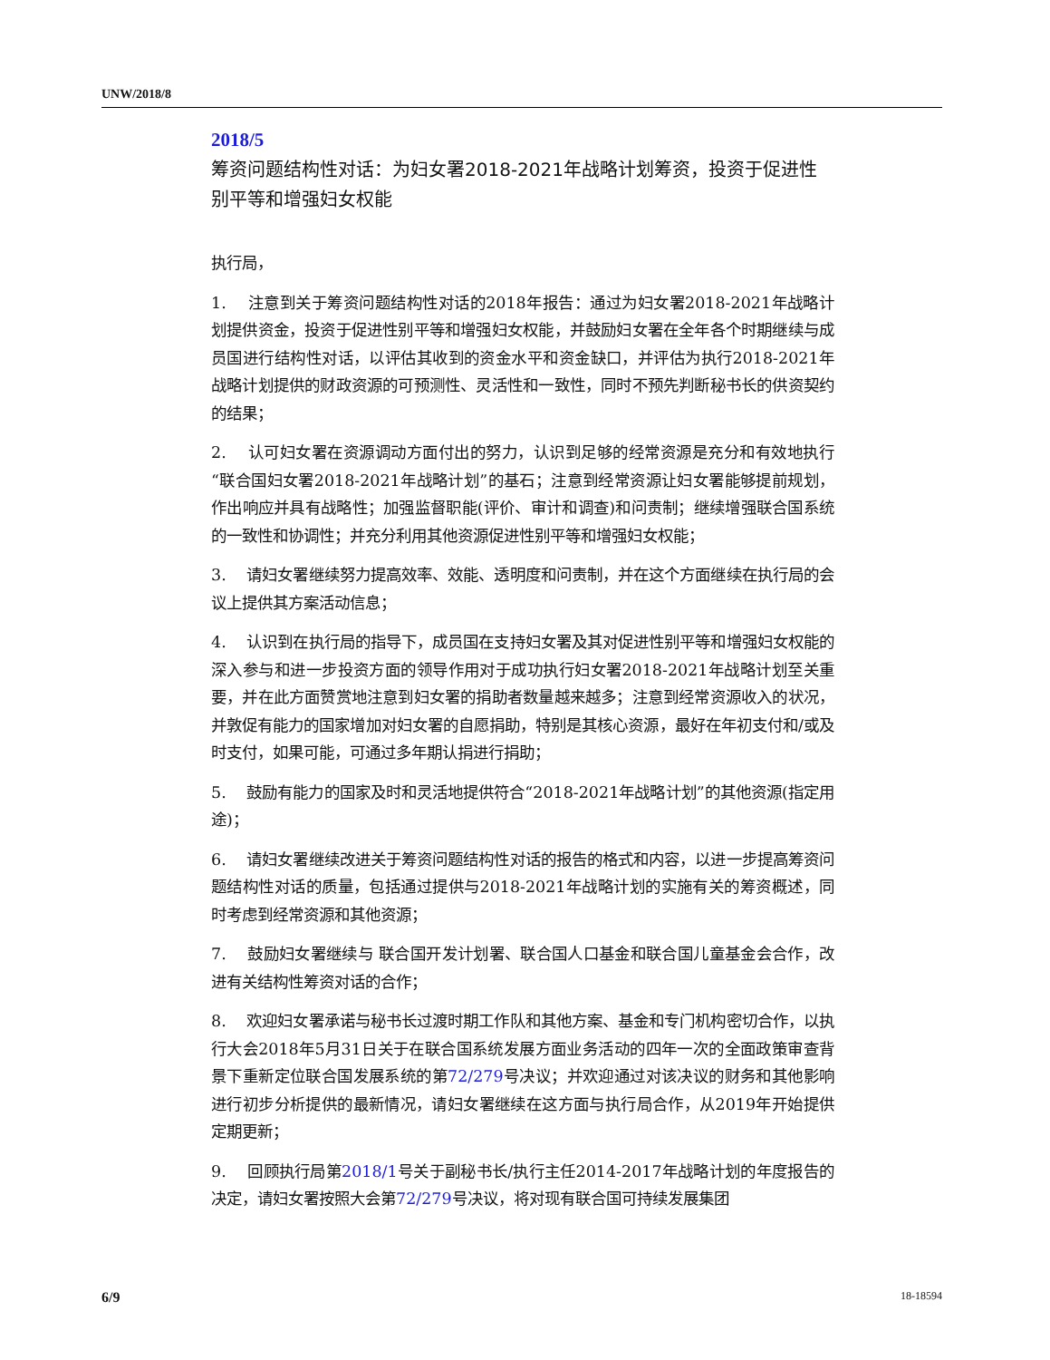UNW/2018/8
2018/5
筹资问题结构性对话：为妇女署2018-2021年战略计划筹资，投资于促进性别平等和增强妇女权能
执行局，
1. 注意到关于筹资问题结构性对话的2018年报告：通过为妇女署2018-2021年战略计划提供资金，投资于促进性别平等和增强妇女权能，并鼓励妇女署在全年各个时期继续与成员国进行结构性对话，以评估其收到的资金水平和资金缺口，并评估为执行2018-2021年战略计划提供的财政资源的可预测性、灵活性和一致性，同时不预先判断秘书长的供资契约的结果；
2. 认可妇女署在资源调动方面付出的努力，认识到足够的经常资源是充分和有效地执行“联合国妇女署2018-2021年战略计划”的基石；注意到经常资源让妇女署能够提前规划，作出响应并具有战略性；加强监督职能(评价、审计和调查)和问责制；继续增强联合国系统的一致性和协调性；并充分利用其他资源促进性别平等和增强妇女权能；
3. 请妇女署继续努力提高效率、效能、透明度和问责制，并在这个方面继续在执行局的会议上提供其方案活动信息；
4. 认识到在执行局的指导下，成员国在支持妇女署及其对促进性别平等和增强妇女权能的深入参与和进一步投资方面的领导作用对于成功执行妇女署2018-2021年战略计划至关重要，并在此方面赞赏地注意到妇女署的捐助者数量越来越多；注意到经常资源收入的状况，并敦促有能力的国家增加对妇女署的自愿捐助，特别是其核心资源，最好在年初支付和/或及时支付，如果可能，可通过多年期认捐进行捐助；
5. 鼓励有能力的国家及时和灵活地提供符合“2018-2021年战略计划”的其他资源(指定用途)；
6. 请妇女署继续改进关于筹资问题结构性对话的报告的格式和内容，以进一步提高筹资问题结构性对话的质量，包括通过提供与2018-2021年战略计划的实施有关的筹资概述，同时考虑到经常资源和其他资源；
7. 鼓励妇女署继续与 联合国开发计划署、联合国人口基金和联合国儿童基金会合作，改进有关结构性筹资对话的合作；
8. 欢迎妇女署承诺与秘书长过渡时期工作队和其他方案、基金和专门机构密切合作，以执行大会2018年5月31日关于在联合国系统发展方面业务活动的四年一次的全面政策审查背景下重新定位联合国发展系统的第72/279号决议；并欢迎通过对该决议的财务和其他影响进行初步分析提供的最新情况，请妇女署继续在这方面与执行局合作，从2019年开始提供定期更新；
9. 回顾执行局第2018/1号关于副秘书长/执行主任2014-2017年战略计划的年度报告的决定，请妇女署按照大会第72/279号决议，将对现有联合国可持续发展集团
6/9 18-18594